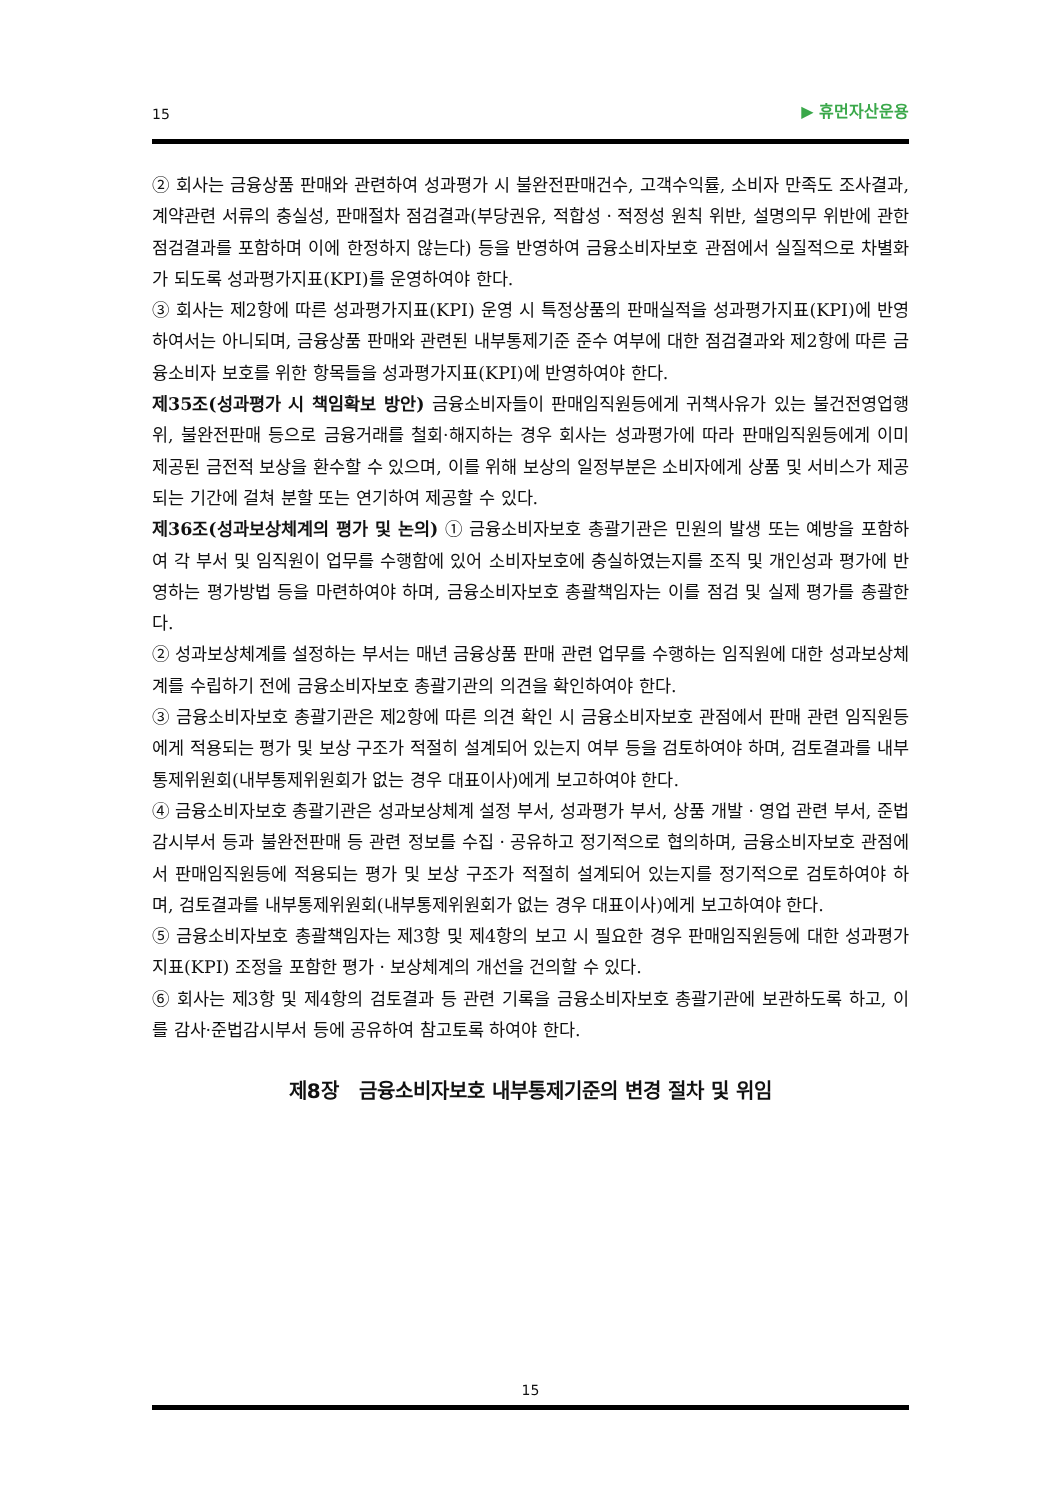15 ▶ 휴먼자산운용
② 회사는 금융상품 판매와 관련하여 성과평가 시 불완전판매건수, 고객수익률, 소비자 만족도 조사결과, 계약관련 서류의 충실성, 판매절차 점검결과(부당권유, 적합성ㆍ적정성 원칙 위반, 설명의무 위반에 관한 점검결과를 포함하며 이에 한정하지 않는다) 등을 반영하여 금융소비자보호 관점에서 실질적으로 차별화가 되도록 성과평가지표(KPI)를 운영하여야 한다.
③ 회사는 제2항에 따른 성과평가지표(KPI) 운영 시 특정상품의 판매실적을 성과평가지표(KPI)에 반영하여서는 아니되며, 금융상품 판매와 관련된 내부통제기준 준수 여부에 대한 점검결과와 제2항에 따른 금융소비자 보호를 위한 항목들을 성과평가지표(KPI)에 반영하여야 한다.
제35조(성과평가 시 책임확보 방안) 금융소비자들이 판매임직원등에게 귀책사유가 있는 불건전영업행위, 불완전판매 등으로 금융거래를 철회·해지하는 경우 회사는 성과평가에 따라 판매임직원등에게 이미 제공된 금전적 보상을 환수할 수 있으며, 이를 위해 보상의 일정부분은 소비자에게 상품 및 서비스가 제공되는 기간에 걸쳐 분할 또는 연기하여 제공할 수 있다.
제36조(성과보상체계의 평가 및 논의) ① 금융소비자보호 총괄기관은 민원의 발생 또는 예방을 포함하여 각 부서 및 임직원이 업무를 수행함에 있어 소비자보호에 충실하였는지를 조직 및 개인성과 평가에 반영하는 평가방법 등을 마련하여야 하며, 금융소비자보호 총괄책임자는 이를 점검 및 실제 평가를 총괄한다.
② 성과보상체계를 설정하는 부서는 매년 금융상품 판매 관련 업무를 수행하는 임직원에 대한 성과보상체계를 수립하기 전에 금융소비자보호 총괄기관의 의견을 확인하여야 한다.
③ 금융소비자보호 총괄기관은 제2항에 따른 의견 확인 시 금융소비자보호 관점에서 판매 관련 임직원등에게 적용되는 평가 및 보상 구조가 적절히 설계되어 있는지 여부 등을 검토하여야 하며, 검토결과를 내부통제위원회(내부통제위원회가 없는 경우 대표이사)에게 보고하여야 한다.
④ 금융소비자보호 총괄기관은 성과보상체계 설정 부서, 성과평가 부서, 상품 개발ㆍ영업 관련 부서, 준법감시부서 등과 불완전판매 등 관련 정보를 수집ㆍ공유하고 정기적으로 협의하며, 금융소비자보호 관점에서 판매임직원등에 적용되는 평가 및 보상 구조가 적절히 설계되어 있는지를 정기적으로 검토하여야 하며, 검토결과를 내부통제위원회(내부통제위원회가 없는 경우 대표이사)에게 보고하여야 한다.
⑤ 금융소비자보호 총괄책임자는 제3항 및 제4항의 보고 시 필요한 경우 판매임직원등에 대한 성과평가지표(KPI) 조정을 포함한 평가ㆍ보상체계의 개선을 건의할 수 있다.
⑥ 회사는 제3항 및 제4항의 검토결과 등 관련 기록을 금융소비자보호 총괄기관에 보관하도록 하고, 이를 감사·준법감시부서 등에 공유하여 참고토록 하여야 한다.
제8장 금융소비자보호 내부통제기준의 변경 절차 및 위임
15